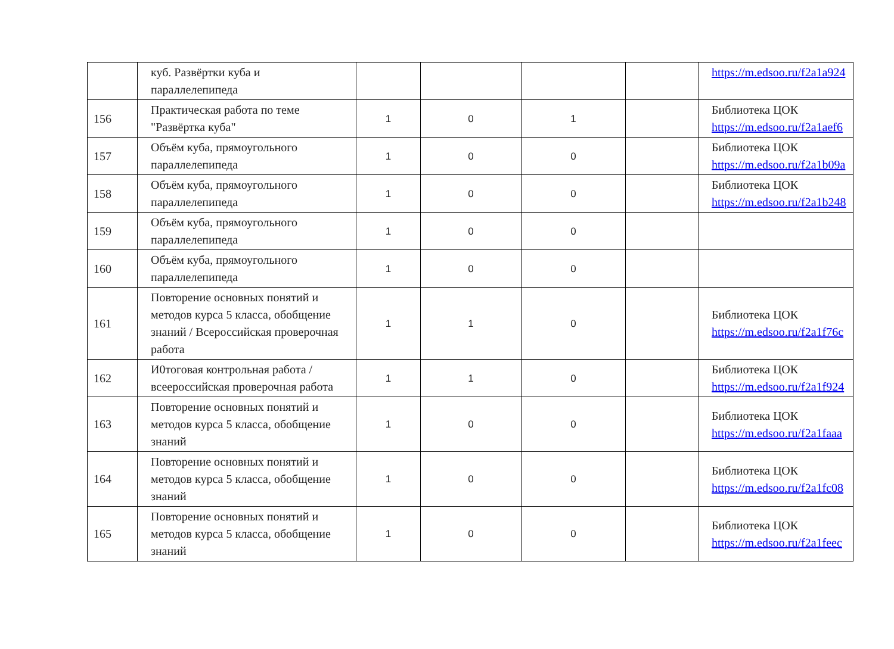| | куб. Развёртки куба и параллелепипеда | | | | | https://m.edsoo.ru/f2a1a924 |
| 156 | Практическая работа по теме "Развёртка куба" | 1 | 0 | 1 | | Библиотека ЦОК https://m.edsoo.ru/f2a1aef6 |
| 157 | Объём куба, прямоугольного параллелепипеда | 1 | 0 | 0 | | Библиотека ЦОК https://m.edsoo.ru/f2a1b09a |
| 158 | Объём куба, прямоугольного параллелепипеда | 1 | 0 | 0 | | Библиотека ЦОК https://m.edsoo.ru/f2a1b248 |
| 159 | Объём куба, прямоугольного параллелепипеда | 1 | 0 | 0 | | |
| 160 | Объём куба, прямоугольного параллелепипеда | 1 | 0 | 0 | | |
| 161 | Повторение основных понятий и методов курса 5 класса, обобщение знаний / Всероссийская проверочная работа | 1 | 1 | 0 | | Библиотека ЦОК https://m.edsoo.ru/f2a1f76c |
| 162 | И0тоговая контрольная работа / всееросcийская проверочная работа | 1 | 1 | 0 | | Библиотека ЦОК https://m.edsoo.ru/f2a1f924 |
| 163 | Повторение основных понятий и методов курса 5 класса, обобщение знаний | 1 | 0 | 0 | | Библиотека ЦОК https://m.edsoo.ru/f2a1faaa |
| 164 | Повторение основных понятий и методов курса 5 класса, обобщение знаний | 1 | 0 | 0 | | Библиотека ЦОК https://m.edsoo.ru/f2a1fc08 |
| 165 | Повторение основных понятий и методов курса 5 класса, обобщение знаний | 1 | 0 | 0 | | Библиотека ЦОК https://m.edsoo.ru/f2a1feec |